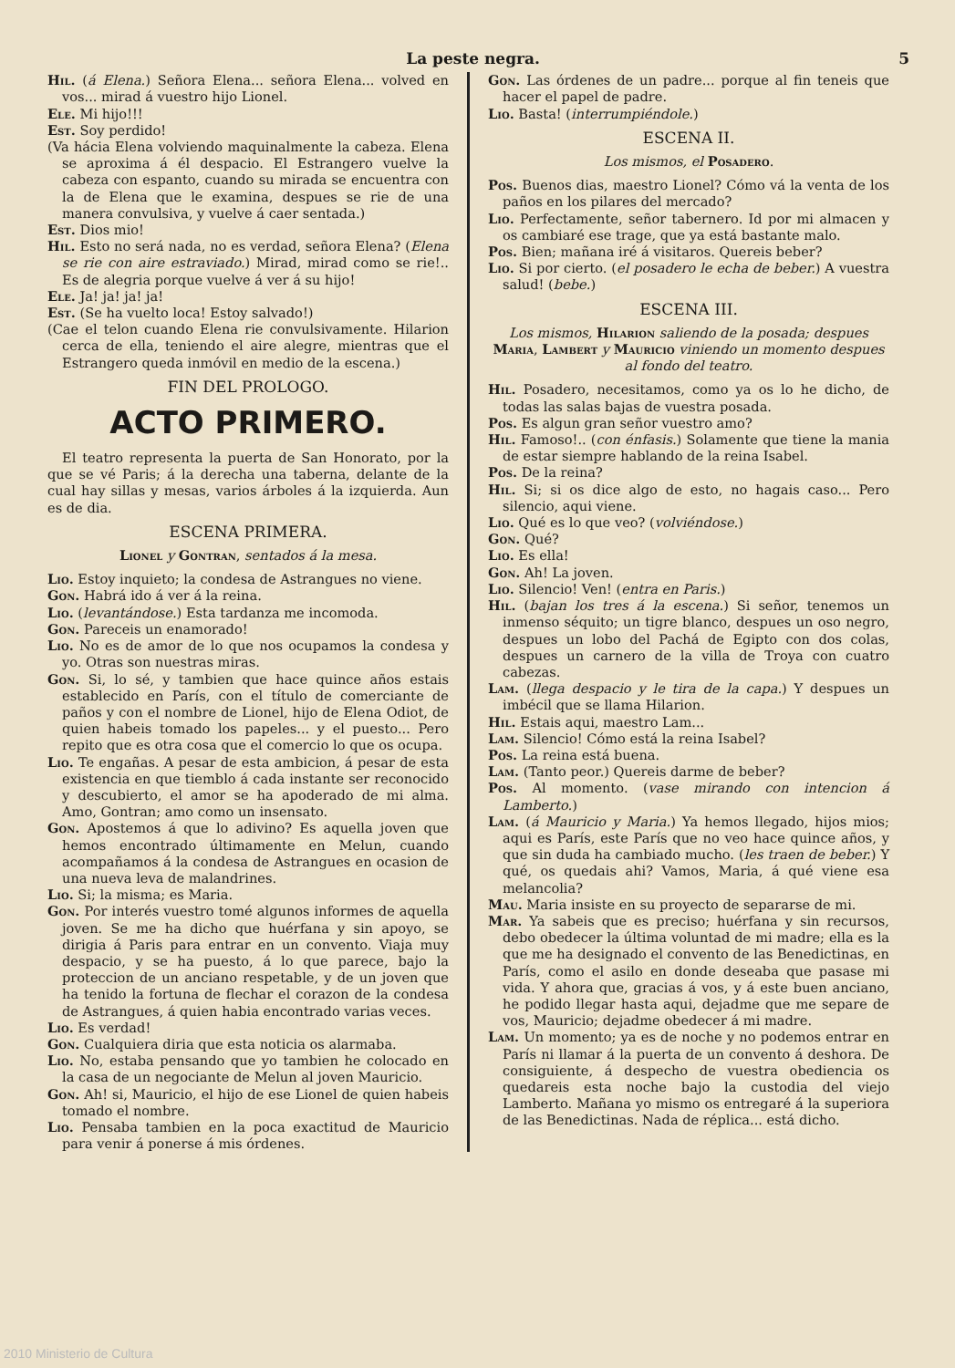La peste negra. 5
Hil. (á Elena.) Señora Elena... señora Elena... volved en vos... mirad á vuestro hijo Lionel.
Ele. Mi hijo!!!
Est. Soy perdido!
(Va hácia Elena volviendo maquinalmente la cabeza. Elena se aproxima á él despacio. El Estrangero vuelve la cabeza con espanto, cuando su mirada se encuentra con la de Elena que le examina, despues se rie de una manera convulsiva, y vuelve á caer sentada.)
Est. Dios mio!
Hil. Esto no será nada, no es verdad, señora Elena? (Elena se rie con aire estraviado.) Mirad, mirad como se rie!.. Es de alegria porque vuelve á ver á su hijo!
Ele. Ja! ja! ja! ja!
Est. (Se ha vuelto loca! Estoy salvado!)
(Cae el telon cuando Elena rie convulsivamente. Hilarion cerca de ella, teniendo el aire alegre, mientras que el Estrangero queda inmóvil en medio de la escena.)
FIN DEL PROLOGO.
ACTO PRIMERO.
El teatro representa la puerta de San Honorato, por la que se vé Paris; á la derecha una taberna, delante de la cual hay sillas y mesas, varios árboles á la izquierda. Aun es de dia.
ESCENA PRIMERA.
Lionel y Gontran, sentados á la mesa.
Lio. Estoy inquieto; la condesa de Astrangues no viene.
Gon. Habrá ido á ver á la reina.
Lio. (levantándose.) Esta tardanza me incomoda.
Gon. Pareceis un enamorado!
Lio. No es de amor de lo que nos ocupamos la condesa y yo. Otras son nuestras miras.
Gon. Si, lo sé, y tambien que hace quince años estais establecido en París, con el título de comerciante de paños y con el nombre de Lionel, hijo de Elena Odiot, de quien habeis tomado los papeles... y el puesto... Pero repito que es otra cosa que el comercio lo que os ocupa.
Lio. Te engañas. A pesar de esta ambicion, á pesar de esta existencia en que tiemblo á cada instante ser reconocido y descubierto, el amor se ha apoderado de mi alma. Amo, Gontran; amo como un insensato.
Gon. Apostemos á que lo adivino? Es aquella joven que hemos encontrado últimamente en Melun, cuando acompañamos á la condesa de Astrangues en ocasion de una nueva leva de malandrines.
Lio. Si; la misma; es Maria.
Gon. Por interés vuestro tomé algunos informes de aquella joven. Se me ha dicho que huérfana y sin apoyo, se dirigia á Paris para entrar en un convento. Viaja muy despacio, y se ha puesto, á lo que parece, bajo la proteccion de un anciano respetable, y de un joven que ha tenido la fortuna de flechar el corazon de la condesa de Astrangues, á quien habia encontrado varias veces.
Lio. Es verdad!
Gon. Cualquiera diria que esta noticia os alarmaba.
Lio. No, estaba pensando que yo tambien he colocado en la casa de un negociante de Melun al joven Mauricio.
Gon. Ah! si, Mauricio, el hijo de ese Lionel de quien habeis tomado el nombre.
Lio. Pensaba tambien en la poca exactitud de Mauricio para venir á ponerse á mis órdenes.
Gon. Las órdenes de un padre... porque al fin teneis que hacer el papel de padre.
Lio. Basta! (interrumpiéndole.)
ESCENA II.
Los mismos, el Posadero.
Pos. Buenos dias, maestro Lionel? Cómo vá la venta de los paños en los pilares del mercado?
Lio. Perfectamente, señor tabernero. Id por mi almacen y os cambiaré ese trage, que ya está bastante malo.
Pos. Bien; mañana iré á visitaros. Quereis beber?
Lio. Si por cierto. (el posadero le echa de beber.) A vuestra salud! (bebe.)
ESCENA III.
Los mismos, Hilarion saliendo de la posada; despues Maria, Lambert y Mauricio viniendo un momento despues al fondo del teatro.
Hil. Posadero, necesitamos, como ya os lo he dicho, de todas las salas bajas de vuestra posada.
Pos. Es algun gran señor vuestro amo?
Hil. Famoso!.. (con énfasis.) Solamente que tiene la mania de estar siempre hablando de la reina Isabel.
Pos. De la reina?
Hil. Si; si os dice algo de esto, no hagais caso... Pero silencio, aqui viene.
Lio. Qué es lo que veo? (volviéndose.)
Gon. Qué?
Lio. Es ella!
Gon. Ah! La joven.
Lio. Silencio! Ven! (entra en Paris.)
Hil. (bajan los tres á la escena.) Si señor, tenemos un inmenso séquito; un tigre blanco, despues un oso negro, despues un lobo del Pachá de Egipto con dos colas, despues un carnero de la villa de Troya con cuatro cabezas.
Lam. (llega despacio y le tira de la capa.) Y despues un imbécil que se llama Hilarion.
Hil. Estais aqui, maestro Lam...
Lam. Silencio! Cómo está la reina Isabel?
Pos. La reina está buena.
Lam. (Tanto peor.) Quereis darme de beber?
Pos. Al momento. (vase mirando con intencion á Lamberto.)
Lam. (á Mauricio y Maria.) Ya hemos llegado, hijos mios; aqui es París, este París que no veo hace quince años, y que sin duda ha cambiado mucho. (les traen de beber.) Y qué, os quedais ahi? Vamos, Maria, á qué viene esa melancolia?
Mau. Maria insiste en su proyecto de separarse de mi.
Mar. Ya sabeis que es preciso; huérfana y sin recursos, debo obedecer la última voluntad de mi madre; ella es la que me ha designado el convento de las Benedictinas, en París, como el asilo en donde deseaba que pasase mi vida. Y ahora que, gracias á vos, y á este buen anciano, he podido llegar hasta aqui, dejadme que me separe de vos, Mauricio; dejadme obedecer á mi madre.
Lam. Un momento; ya es de noche y no podemos entrar en París ni llamar á la puerta de un convento á deshora. De consiguiente, á despecho de vuestra obediencia os quedareis esta noche bajo la custodia del viejo Lamberto. Mañana yo mismo os entregaré á la superiora de las Benedictinas. Nada de réplica... está dicho.
2010 Ministerio de Cultura